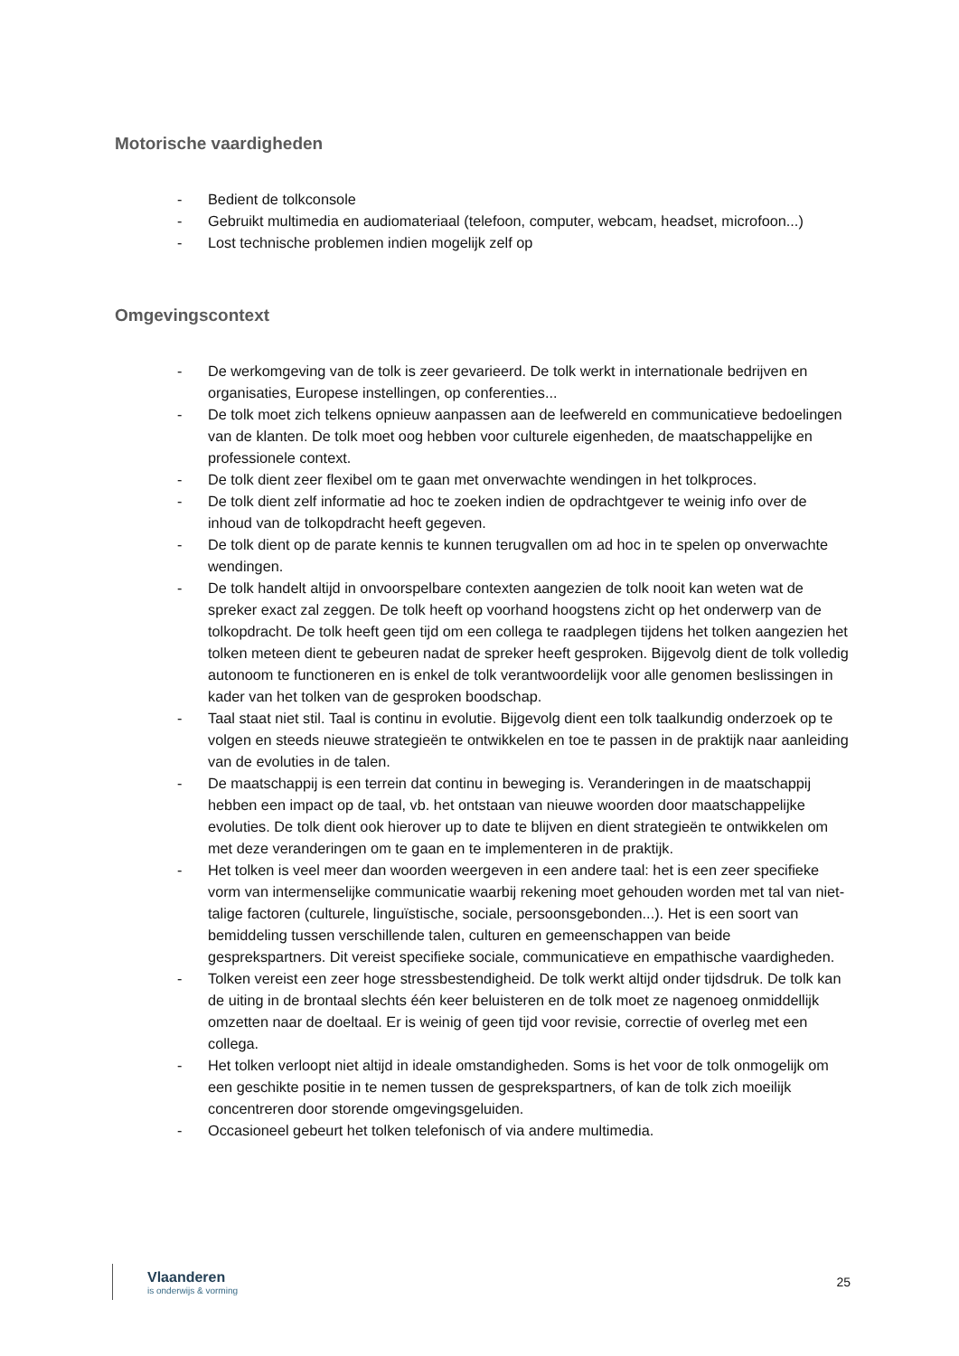Motorische vaardigheden
- Bedient de tolkconsole
- Gebruikt multimedia en audiomateriaal (telefoon, computer, webcam, headset, microfoon...)
- Lost technische problemen indien mogelijk zelf op
Omgevingscontext
- De werkomgeving van de tolk is zeer gevarieerd. De tolk werkt in internationale bedrijven en organisaties, Europese instellingen, op conferenties...
- De tolk moet zich telkens opnieuw aanpassen aan de leefwereld en communicatieve bedoelingen van de klanten. De tolk moet oog hebben voor culturele eigenheden, de maatschappelijke en professionele context.
- De tolk dient zeer flexibel om te gaan met onverwachte wendingen in het tolkproces.
- De tolk dient zelf informatie ad hoc te zoeken indien de opdrachtgever te weinig info over de inhoud van de tolkopdracht heeft gegeven.
- De tolk dient op de parate kennis te kunnen terugvallen om ad hoc in te spelen op onverwachte wendingen.
- De tolk handelt altijd in onvoorspelbare contexten aangezien de tolk nooit kan weten wat de spreker exact zal zeggen. De tolk heeft op voorhand hoogstens zicht op het onderwerp van de tolkopdracht. De tolk heeft geen tijd om een collega te raadplegen tijdens het tolken aangezien het tolken meteen dient te gebeuren nadat de spreker heeft gesproken. Bijgevolg dient de tolk volledig autonoom te functioneren en is enkel de tolk verantwoordelijk voor alle genomen beslissingen in kader van het tolken van de gesproken boodschap.
- Taal staat niet stil. Taal is continu in evolutie. Bijgevolg dient een tolk taalkundig onderzoek op te volgen en steeds nieuwe strategieën te ontwikkelen en toe te passen in de praktijk naar aanleiding van de evoluties in de talen.
- De maatschappij is een terrein dat continu in beweging is. Veranderingen in de maatschappij hebben een impact op de taal, vb. het ontstaan van nieuwe woorden door maatschappelijke evoluties. De tolk dient ook hierover up to date te blijven en dient strategieën te ontwikkelen om met deze veranderingen om te gaan en te implementeren in de praktijk.
- Het tolken is veel meer dan woorden weergeven in een andere taal: het is een zeer specifieke vorm van intermenselijke communicatie waarbij rekening moet gehouden worden met tal van niet-talige factoren (culturele, linguïstische, sociale, persoonsgebonden...). Het is een soort van bemiddeling tussen verschillende talen, culturen en gemeenschappen van beide gesprekspartners. Dit vereist specifieke sociale, communicatieve en empathische vaardigheden.
- Tolken vereist een zeer hoge stressbestendigheid. De tolk werkt altijd onder tijdsdruk. De tolk kan de uiting in de brontaal slechts één keer beluisteren en de tolk moet ze nagenoeg onmiddellijk omzetten naar de doeltaal. Er is weinig of geen tijd voor revisie, correctie of overleg met een collega.
- Het tolken verloopt niet altijd in ideale omstandigheden. Soms is het voor de tolk onmogelijk om een geschikte positie in te nemen tussen de gesprekspartners, of kan de tolk zich moeilijk concentreren door storende omgevingsgeluiden.
- Occasioneel gebeurt het tolken telefonisch of via andere multimedia.
Vlaanderen
is onderwijs & vorming
25